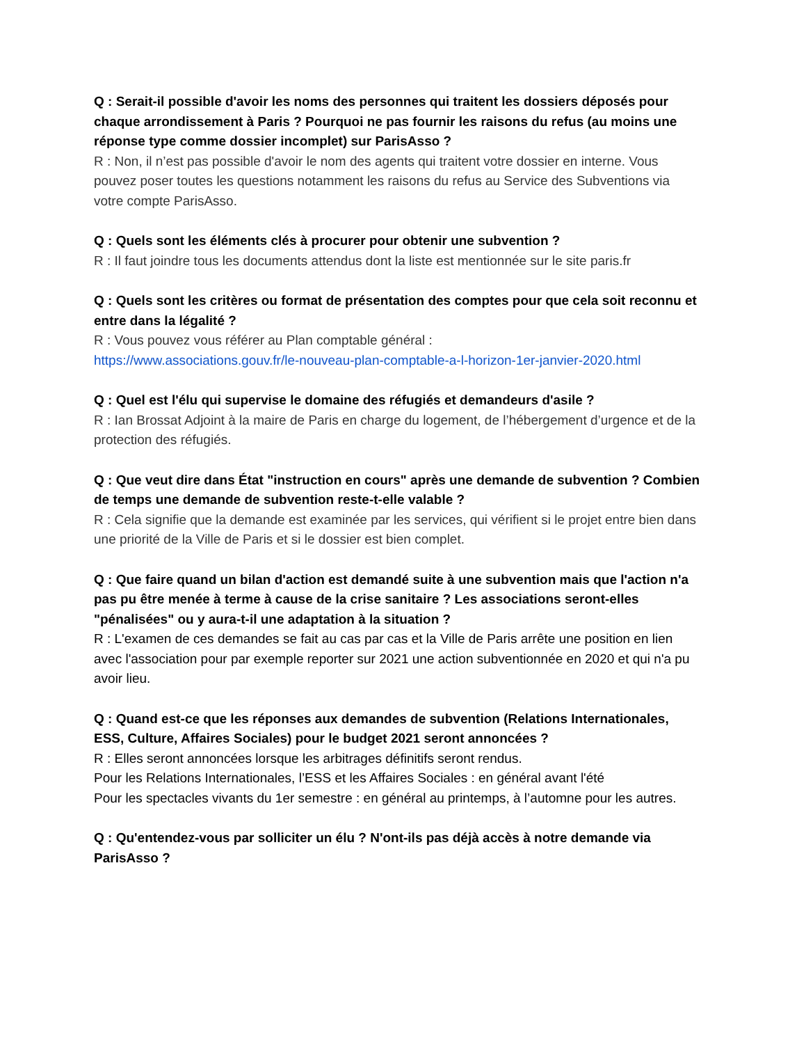Q : Serait-il possible d'avoir les noms des personnes qui traitent les dossiers déposés pour chaque arrondissement à Paris ? Pourquoi ne pas fournir les raisons du refus (au moins une réponse type comme dossier incomplet) sur ParisAsso ?
R : Non, il n’est pas possible d'avoir le nom des agents qui traitent votre dossier en interne. Vous pouvez poser toutes les questions notamment les raisons du refus au Service des Subventions via votre compte ParisAsso.
Q : Quels sont les éléments clés à procurer pour obtenir une subvention ?
R : Il faut joindre tous les documents attendus dont la liste est mentionnée sur le site paris.fr
Q : Quels sont les critères ou format de présentation des comptes pour que cela soit reconnu et entre dans la légalité ?
R : Vous pouvez vous référer au Plan comptable général :
https://www.associations.gouv.fr/le-nouveau-plan-comptable-a-l-horizon-1er-janvier-2020.html
Q : Quel est l'élu qui supervise le domaine des réfugiés et demandeurs d'asile ?
R : Ian Brossat Adjoint à la maire de Paris en charge du logement, de l’hébergement d’urgence et de la protection des réfugiés.
Q : Que veut dire dans État "instruction en cours" après une demande de subvention ? Combien de temps une demande de subvention reste-t-elle valable ?
R : Cela signifie que la demande est examinée par les services, qui vérifient si le projet entre bien dans une priorité de la Ville de Paris et si le dossier est bien complet.
Q : Que faire quand un bilan d'action est demandé suite à une subvention mais que l'action n'a pas pu être menée à terme à cause de la crise sanitaire ? Les associations seront-elles "pénalisées" ou y aura-t-il une adaptation à la situation ?
R : L'examen de ces demandes se fait au cas par cas et la Ville de Paris arrête une position en lien avec l'association pour par exemple reporter sur 2021 une action subventionnée en 2020 et qui n'a pu avoir lieu.
Q : Quand est-ce que les réponses aux demandes de subvention (Relations Internationales, ESS, Culture, Affaires Sociales) pour le budget 2021 seront annoncées ?
R : Elles seront annoncées lorsque les arbitrages définitifs seront rendus.
Pour les Relations Internationales, l’ESS et les Affaires Sociales : en général avant l'été
Pour les spectacles vivants du 1er semestre : en général au printemps, à l’automne pour les autres.
Q : Qu'entendez-vous par solliciter un élu ? N'ont-ils pas déjà accès à notre demande via ParisAsso ?